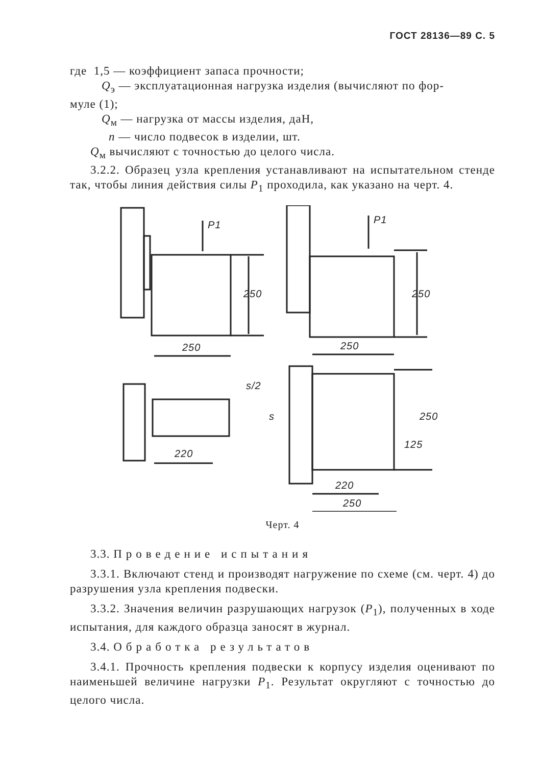ГОСТ 28136—89 С. 5
где 1,5 — коэффициент запаса прочности;
Q<sub>э</sub> — эксплуатационная нагрузка изделия (вычисляют по фор-
муле (1);
Q<sub>м</sub> — нагрузка от массы изделия, даН,
n — число подвесок в изделии, шт.
Q<sub>м</sub> вычисляют с точностью до целого числа.
3.2.2. Образец узла крепления устанавливают на испытательном стенде так, чтобы линия действия силы P<sub>1</sub> проходила, как указано на черт. 4.
P1
250
250
P1
250
250
s/2
s
220
250
125
220
250
Черт. 4
3.3. Проведение испытания
3.3.1. Включают стенд и производят нагружение по схеме (см. черт. 4) до разрушения узла крепления подвески.
3.3.2. Значения величин разрушающих нагрузок (P<sub>1</sub>), полученных в ходе испытания, для каждого образца заносят в журнал.
3.4. Обработка результатов
3.4.1. Прочность крепления подвески к корпусу изделия оценивают по наименьшей величине нагрузки P<sub>1</sub>. Результат округляют с точностью до целого числа.